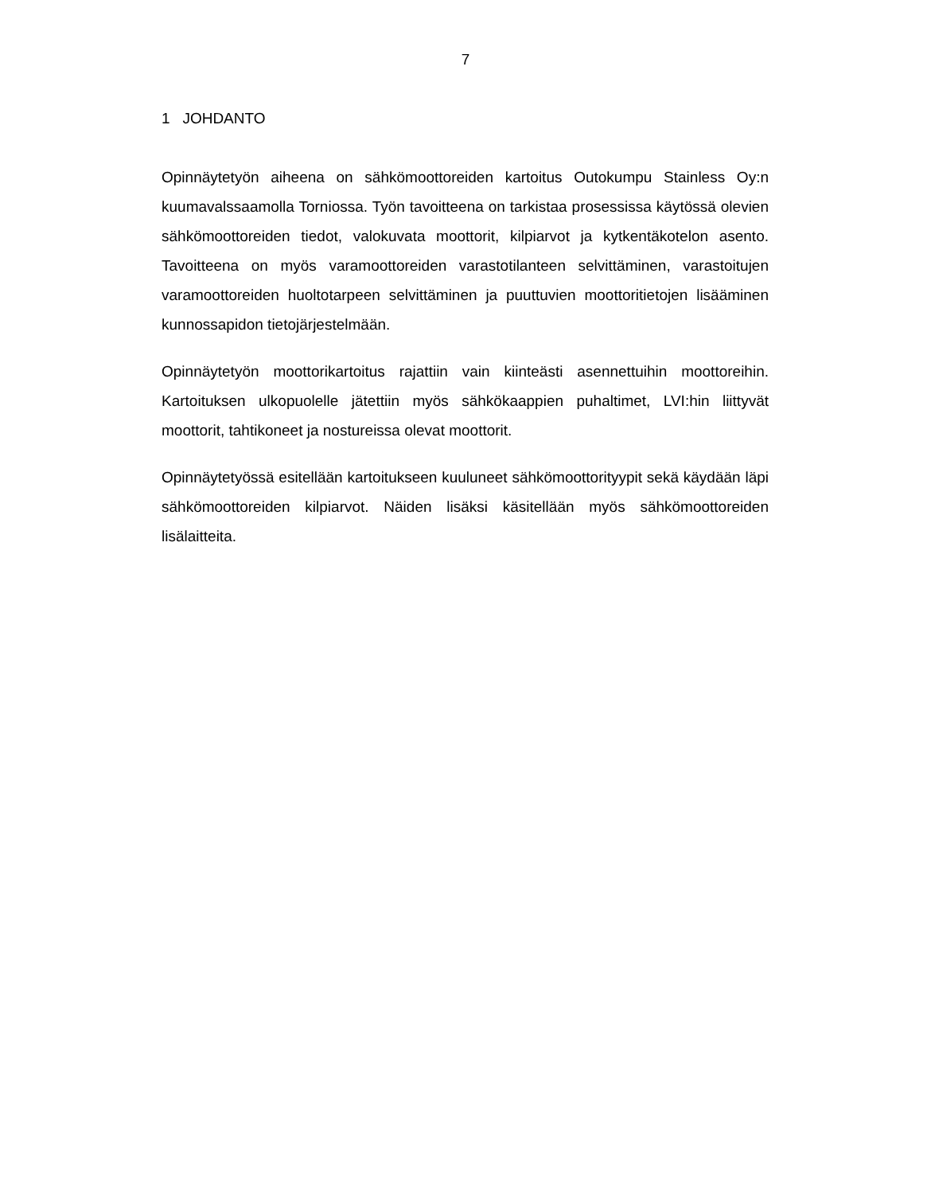7
1 JOHDANTO
Opinnäytetyön aiheena on sähkömoottoreiden kartoitus Outokumpu Stainless Oy:n kuumavalssaamolla Torniossa. Työn tavoitteena on tarkistaa prosessissa käytössä olevien sähkömoottoreiden tiedot, valokuvata moottorit, kilpiarvot ja kyt­kentäkotelon asento. Tavoitteena on myös varamoottoreiden varastotilanteen selvittäminen, varastoitujen varamoottoreiden huoltotarpeen selvittäminen ja puuttuvien moottoritietojen lisääminen kunnossapidon tietojärjestelmään.
Opinnäytetyön moottorikartoitus rajattiin vain kiinteästi asennettuihin moottorei­hin. Kartoituksen ulkopuolelle jätettiin myös sähkökaappien puhaltimet, LVI:hin liittyvät moottorit, tahtikoneet ja nostureissa olevat moottorit.
Opinnäytetyössä esitellään kartoitukseen kuuluneet sähkömoottorityypit sekä käydään läpi sähkömoottoreiden kilpiarvot. Näiden lisäksi käsitellään myös säh­kömoottoreiden lisälaitteita.